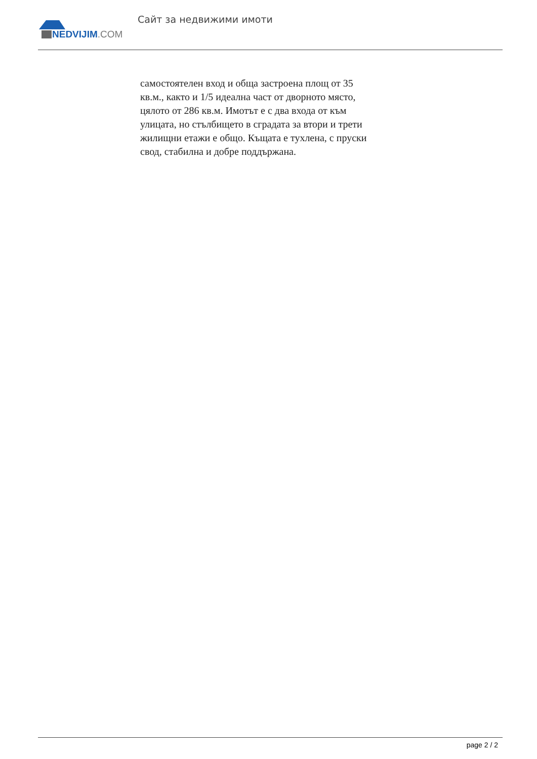NEDVIJIM.COM
Сайт за недвижими имоти
самостоятелен вход и обща застроена площ от 35 кв.м., както и 1/5 идеална част от дворното място, цялото от 286 кв.м. Имотът е с два входа от към улицата, но стълбището в сградата за втори и трети жилищни етажи е общо. Къщата е тухлена, с пруски свод, стабилна и добре поддържана.
page 2 / 2